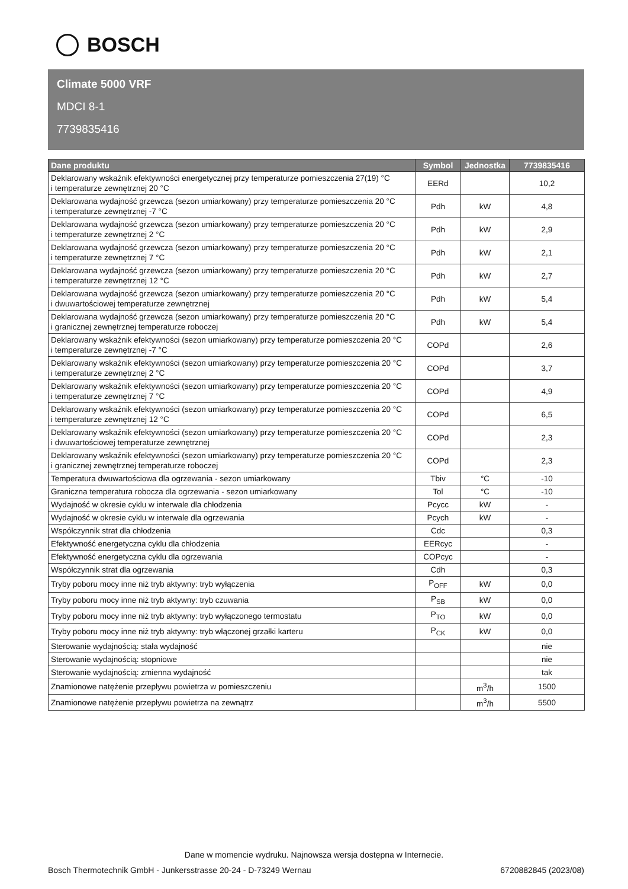BOSCH
Climate 5000 VRF
MDCI 8-1
7739835416
| Dane produktu | Symbol | Jednostka | 7739835416 |
| --- | --- | --- | --- |
| Deklarowany wskaźnik efektywności energetycznej przy temperaturze pomieszczenia 27(19) °C i temperaturze zewnętrznej 20 °C | EERd | | 10,2 |
| Deklarowana wydajność grzewcza (sezon umiarkowany) przy temperaturze pomieszczenia 20 °C i temperaturze zewnętrznej -7 °C | Pdh | kW | 4,8 |
| Deklarowana wydajność grzewcza (sezon umiarkowany) przy temperaturze pomieszczenia 20 °C i temperaturze zewnętrznej 2 °C | Pdh | kW | 2,9 |
| Deklarowana wydajność grzewcza (sezon umiarkowany) przy temperaturze pomieszczenia 20 °C i temperaturze zewnętrznej 7 °C | Pdh | kW | 2,1 |
| Deklarowana wydajność grzewcza (sezon umiarkowany) przy temperaturze pomieszczenia 20 °C i temperaturze zewnętrznej 12 °C | Pdh | kW | 2,7 |
| Deklarowana wydajność grzewcza (sezon umiarkowany) przy temperaturze pomieszczenia 20 °C i dwuwartościowej temperaturze zewnętrznej | Pdh | kW | 5,4 |
| Deklarowana wydajność grzewcza (sezon umiarkowany) przy temperaturze pomieszczenia 20 °C i granicznej zewnętrznej temperaturze roboczej | Pdh | kW | 5,4 |
| Deklarowany wskaźnik efektywności (sezon umiarkowany) przy temperaturze pomieszczenia 20 °C i temperaturze zewnętrznej -7 °C | COPd | | 2,6 |
| Deklarowany wskaźnik efektywności (sezon umiarkowany) przy temperaturze pomieszczenia 20 °C i temperaturze zewnętrznej 2 °C | COPd | | 3,7 |
| Deklarowany wskaźnik efektywności (sezon umiarkowany) przy temperaturze pomieszczenia 20 °C i temperaturze zewnętrznej 7 °C | COPd | | 4,9 |
| Deklarowany wskaźnik efektywności (sezon umiarkowany) przy temperaturze pomieszczenia 20 °C i temperaturze zewnętrznej 12 °C | COPd | | 6,5 |
| Deklarowany wskaźnik efektywności (sezon umiarkowany) przy temperaturze pomieszczenia 20 °C i dwuwartościowej temperaturze zewnętrznej | COPd | | 2,3 |
| Deklarowany wskaźnik efektywności (sezon umiarkowany) przy temperaturze pomieszczenia 20 °C i granicznej zewnętrznej temperaturze roboczej | COPd | | 2,3 |
| Temperatura dwuwartościowa dla ogrzewania - sezon umiarkowany | Tbiv | °C | -10 |
| Graniczna temperatura robocza dla ogrzewania - sezon umiarkowany | Tol | °C | -10 |
| Wydajność w okresie cyklu w interwale dla chłodzenia | Pcycc | kW | - |
| Wydajność w okresie cyklu w interwale dla ogrzewania | Pcych | kW | - |
| Współczynnik strat dla chłodzenia | Cdc | | 0,3 |
| Efektywność energetyczna cyklu dla chłodzenia | EERcyc | | - |
| Efektywność energetyczna cyklu dla ogrzewania | COPcyc | | - |
| Współczynnik strat dla ogrzewania | Cdh | | 0,3 |
| Tryby poboru mocy inne niż tryb aktywny: tryb wyłączenia | P<sub>OFF</sub> | kW | 0,0 |
| Tryby poboru mocy inne niż tryb aktywny: tryb czuwania | P<sub>SB</sub> | kW | 0,0 |
| Tryby poboru mocy inne niż tryb aktywny: tryb wyłączonego termostatu | P<sub>TO</sub> | kW | 0,0 |
| Tryby poboru mocy inne niż tryb aktywny: tryb włączonej grzałki karteru | P<sub>CK</sub> | kW | 0,0 |
| Sterowanie wydajnością: stała wydajność | | | nie |
| Sterowanie wydajnością: stopniowe | | | nie |
| Sterowanie wydajnością: zmienna wydajność | | | tak |
| Znamionowe natężenie przepływu powietrza w pomieszczeniu | | m<sup>3</sup>/h | 1500 |
| Znamionowe natężenie przepływu powietrza na zewnątrz | | m<sup>3</sup>/h | 5500 |
Dane w momencie wydruku. Najnowsza wersja dostępna w Internecie.
Bosch Thermotechnik GmbH - Junkersstrasse 20-24 - D-73249 Wernau 6720882845 (2023/08)